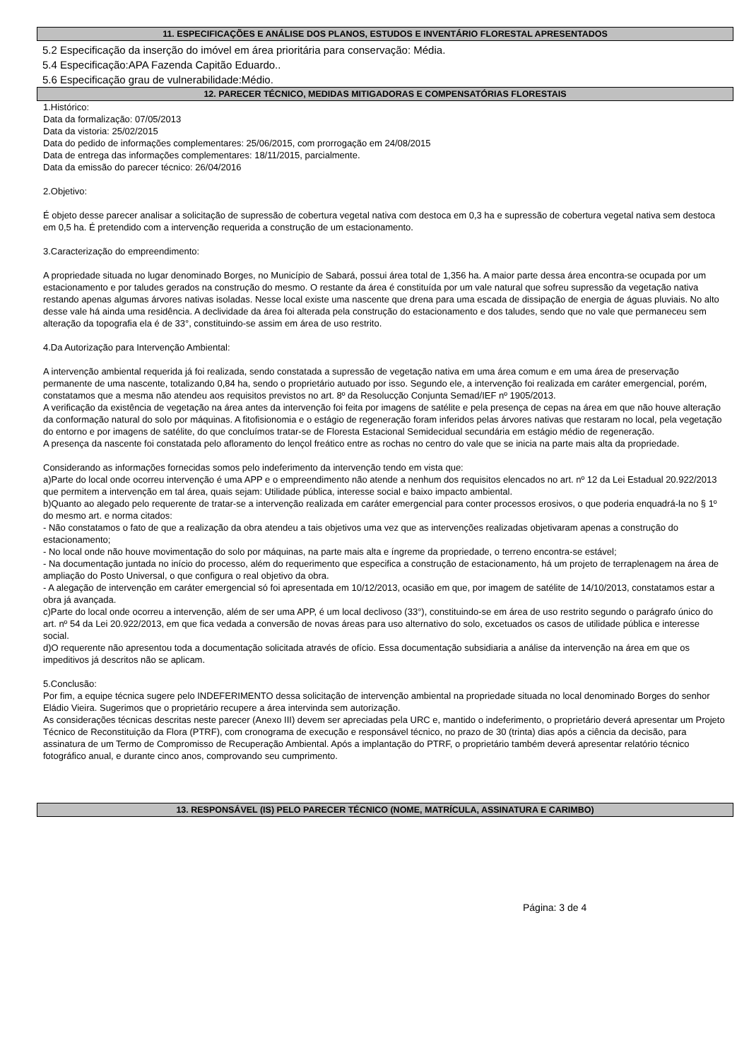11. ESPECIFICAÇÕES E ANÁLISE DOS PLANOS, ESTUDOS E INVENTÁRIO FLORESTAL APRESENTADOS
5.2 Especificação da inserção do imóvel em área prioritária para conservação: Média.
5.4 Especificação:APA Fazenda Capitão Eduardo..
5.6 Especificação grau de vulnerabilidade:Médio.
12. PARECER TÉCNICO, MEDIDAS MITIGADORAS E COMPENSATÓRIAS FLORESTAIS
1.Histórico:
Data da formalização: 07/05/2013
Data da vistoria: 25/02/2015
Data do pedido de informações complementares: 25/06/2015, com prorrogação em 24/08/2015
Data de entrega das informações complementares: 18/11/2015, parcialmente.
Data da emissão do parecer técnico: 26/04/2016
2.Objetivo:
É objeto desse parecer analisar a solicitação de supressão de cobertura vegetal nativa com destoca em 0,3 ha e supressão de cobertura vegetal nativa sem destoca em 0,5 ha. É pretendido com a intervenção requerida a construção de um estacionamento.
3.Caracterização do empreendimento:
A propriedade situada no lugar denominado Borges, no Município de Sabará, possui área total de 1,356 ha. A maior parte dessa área encontra-se ocupada por um estacionamento e por taludes gerados na construção do mesmo. O restante da área é constituída por um vale natural que sofreu supressão da vegetação nativa restando apenas algumas árvores nativas isoladas. Nesse local existe uma nascente que drena para uma escada de dissipação de energia de águas pluviais. No alto desse vale há ainda uma residência. A declividade da área foi alterada pela construção do estacionamento e dos taludes, sendo que no vale que permaneceu sem alteração da topografia ela é de 33°, constituindo-se assim em área de uso restrito.
4.Da Autorização para Intervenção Ambiental:
A intervenção ambiental requerida já foi realizada, sendo constatada a supressão de vegetação nativa em uma área comum e em uma área de preservação permanente de uma nascente, totalizando 0,84 ha, sendo o proprietário autuado por isso. Segundo ele, a intervenção foi realizada em caráter emergencial, porém, constatamos que a mesma não atendeu aos requisitos previstos no art. 8º da Resolucção Conjunta Semad/IEF nº 1905/2013.
A verificação da existência de vegetação na área antes da intervenção foi feita por imagens de satélite e pela presença de cepas na área em que não houve alteração da conformação natural do solo por máquinas. A fitofisionomia e o estágio de regeneração foram inferidos pelas árvores nativas que restaram no local, pela vegetação do entorno e por imagens de satélite, do que concluímos tratar-se de Floresta Estacional Semidecidual secundária em estágio médio de regeneração.
A presença da nascente foi constatada pelo afloramento do lençol freático entre as rochas no centro do vale que se inicia na parte mais alta da propriedade.
Considerando as informações fornecidas somos pelo indeferimento da intervenção tendo em vista que:
a)Parte do local onde ocorreu intervenção é uma APP e o empreendimento não atende a nenhum dos requisitos elencados no art. nº 12 da Lei Estadual 20.922/2013 que permitem a intervenção em tal área, quais sejam: Utilidade pública, interesse social e baixo impacto ambiental.
b)Quanto ao alegado pelo requerente de tratar-se a intervenção realizada em caráter emergencial para conter processos erosivos, o que poderia enquadrá-la no § 1º do mesmo art. e norma citados:
- Não constatamos o fato de que a realização da obra atendeu a tais objetivos uma vez que as intervenções realizadas objetivaram apenas a construção do estacionamento;
- No local onde não houve movimentação do solo por máquinas, na parte mais alta e íngreme da propriedade, o terreno encontra-se estável;
- Na documentação juntada no início do processo, além do requerimento que especifica a construção de estacionamento, há um projeto de terraplenagem na área de ampliação do Posto Universal, o que configura o real objetivo da obra.
- A alegação de intervenção em caráter emergencial só foi apresentada em 10/12/2013, ocasião em que, por imagem de satélite de 14/10/2013, constatamos estar a obra já avançada.
c)Parte do local onde ocorreu a intervenção, além de ser uma APP, é um local declivoso (33°), constituindo-se em área de uso restrito segundo o parágrafo único do art. nº 54 da Lei 20.922/2013, em que fica vedada a conversão de novas áreas para uso alternativo do solo, excetuados os casos de utilidade pública e interesse social.
d)O requerente não apresentou toda a documentação solicitada através de ofício. Essa documentação subsidiaria a análise da intervenção na área em que os impeditivos já descritos não se aplicam.
5.Conclusão:
Por fim, a equipe técnica sugere pelo INDEFERIMENTO dessa solicitação de intervenção ambiental na propriedade situada no local denominado Borges do senhor Eládio Vieira. Sugerimos que o proprietário recupere a área intervinda sem autorização.
As considerações técnicas descritas neste parecer (Anexo III) devem ser apreciadas pela URC e, mantido o indeferimento, o proprietário deverá apresentar um Projeto Técnico de Reconstituição da Flora (PTRF), com cronograma de execução e responsável técnico, no prazo de 30 (trinta) dias após a ciência da decisão, para assinatura de um Termo de Compromisso de Recuperação Ambiental. Após a implantação do PTRF, o proprietário também deverá apresentar relatório técnico fotográfico anual, e durante cinco anos, comprovando seu cumprimento.
13. RESPONSÁVEL (IS) PELO PARECER TÉCNICO (NOME, MATRÍCULA, ASSINATURA E CARIMBO)
Página: 3 de 4